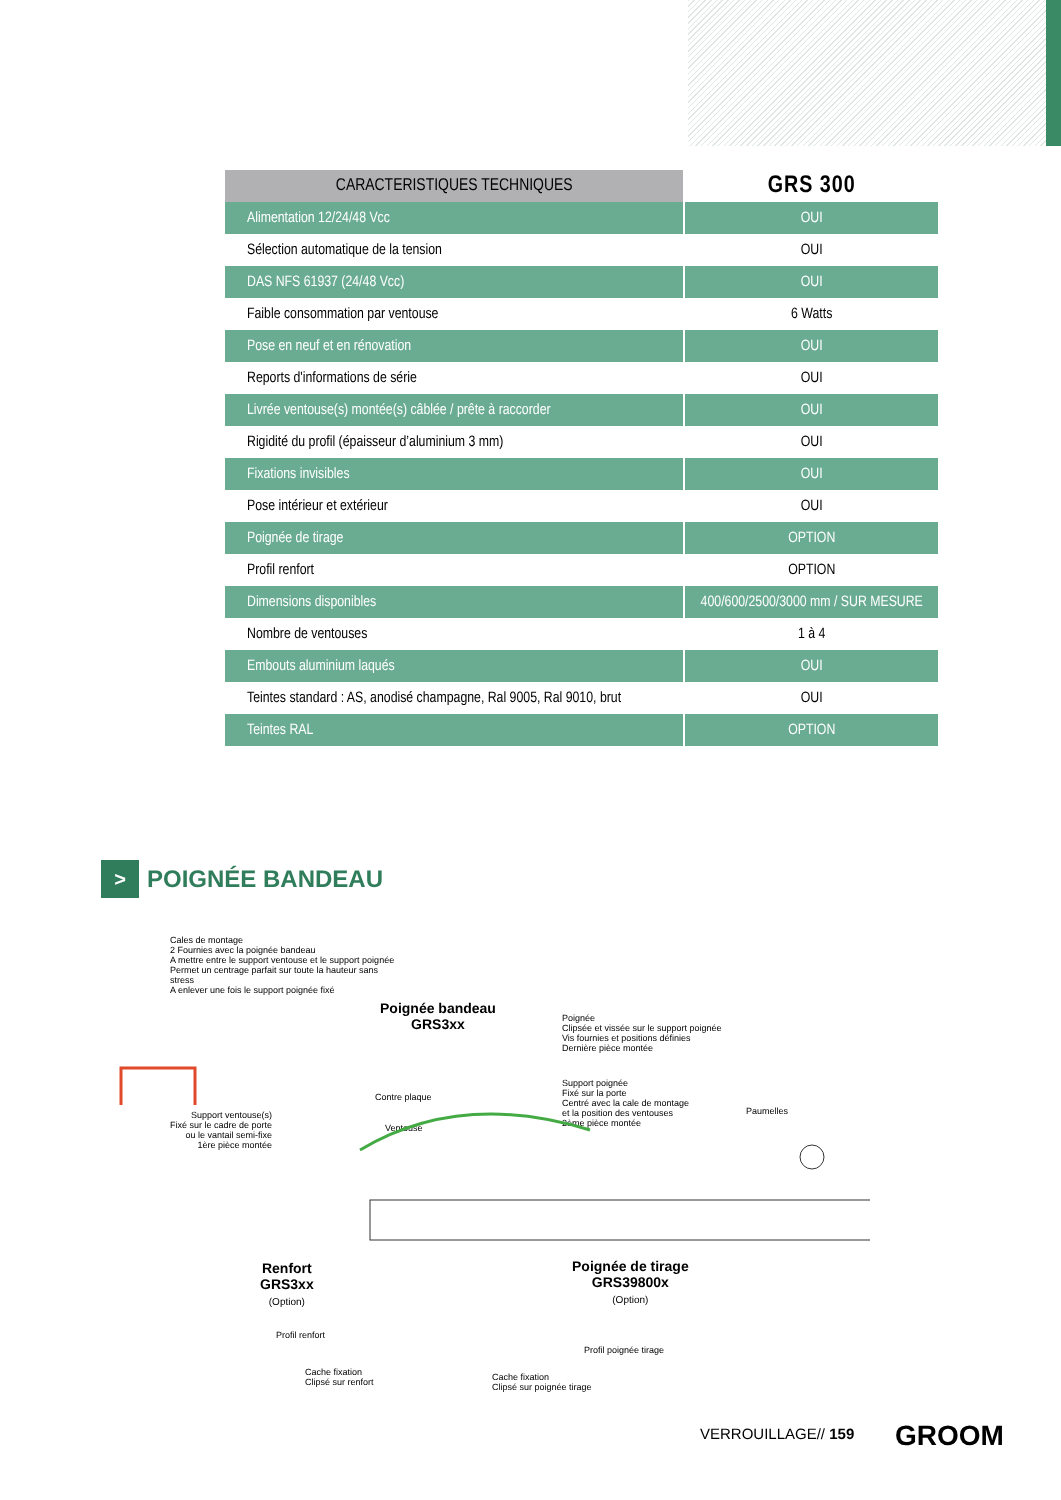| CARACTERISTIQUES TECHNIQUES | GRS 300 |
| --- | --- |
| Alimentation 12/24/48 Vcc | OUI |
| Sélection automatique de la tension | OUI |
| DAS NFS 61937 (24/48 Vcc) | OUI |
| Faible consommation par ventouse | 6 Watts |
| Pose en neuf et en rénovation | OUI |
| Reports d'informations de série | OUI |
| Livrée ventouse(s) montée(s) câblée / prête à raccorder | OUI |
| Rigidité du profil (épaisseur d’aluminium 3 mm) | OUI |
| Fixations invisibles | OUI |
| Pose intérieur et extérieur | OUI |
| Poignée de tirage | OPTION |
| Profil renfort | OPTION |
| Dimensions disponibles | 400/600/2500/3000 mm / SUR MESURE |
| Nombre de ventouses | 1 à 4 |
| Embouts aluminium laqués | OUI |
| Teintes standard : AS, anodisé champagne, Ral 9005, Ral 9010, brut | OUI |
| Teintes RAL | OPTION |
> POIGNÉE BANDEAU
Cales de montage
2 Fournies avec la poignée bandeau
A mettre entre le support ventouse et le support poignée
Permet un centrage parfait sur toute la hauteur sans stress
A enlever une fois le support poignée fixé
Poignée bandeau
GRS3xx
Poignée
Clipsée et vissée sur le support poignée
Vis fournies et positions définies
Dernière pièce montée
Support poignée
Fixé sur la porte
Centré avec la cale de montage
et la position des ventouses
2ème pièce montée
Paumelles
Support ventouse(s)
Fixé sur le cadre de porte
ou le vantail semi-fixe
1ère pièce montée
Contre plaque
Ventouse
Renfort
GRS3xx
(Option)
Poignée de tirage
GRS39800x
(Option)
Profil renfort
Profil poignée tirage
Cache fixation
Clipsé sur renfort
Cache fixation
Clipsé sur poignée tirage
VERROUILLAGE// 159 GROOM